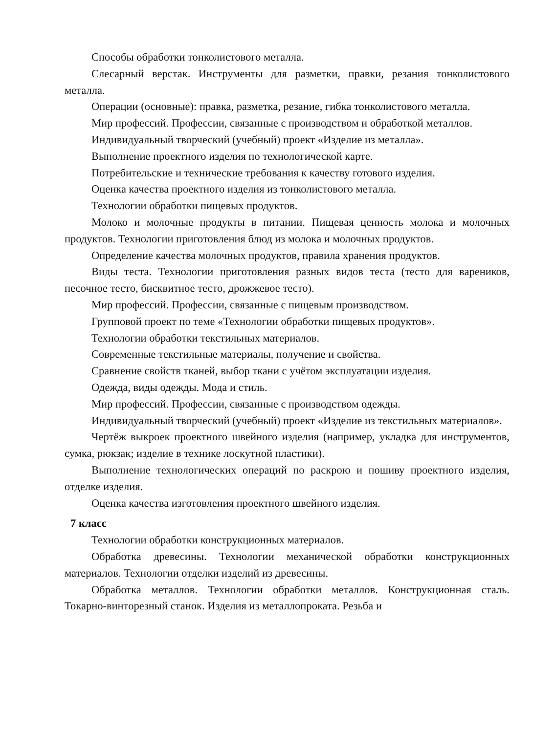Способы обработки тонколистового металла.
Слесарный верстак. Инструменты для разметки, правки, резания тонколистового металла.
Операции (основные): правка, разметка, резание, гибка тонколистового металла.
Мир профессий. Профессии, связанные с производством и обработкой металлов.
Индивидуальный творческий (учебный) проект «Изделие из металла».
Выполнение проектного изделия по технологической карте.
Потребительские и технические требования к качеству готового изделия.
Оценка качества проектного изделия из тонколистового металла.
Технологии обработки пищевых продуктов.
Молоко и молочные продукты в питании. Пищевая ценность молока и молочных продуктов. Технологии приготовления блюд из молока и молочных продуктов.
Определение качества молочных продуктов, правила хранения продуктов.
Виды теста. Технологии приготовления разных видов теста (тесто для вареников, песочное тесто, бисквитное тесто, дрожжевое тесто).
Мир профессий. Профессии, связанные с пищевым производством.
Групповой проект по теме «Технологии обработки пищевых продуктов».
Технологии обработки текстильных материалов.
Современные текстильные материалы, получение и свойства.
Сравнение свойств тканей, выбор ткани с учётом эксплуатации изделия.
Одежда, виды одежды. Мода и стиль.
Мир профессий. Профессии, связанные с производством одежды.
Индивидуальный творческий (учебный) проект «Изделие из текстильных материалов».
Чертёж выкроек проектного швейного изделия (например, укладка для инструментов, сумка, рюкзак; изделие в технике лоскутной пластики).
Выполнение технологических операций по раскрою и пошиву проектного изделия, отделке изделия.
Оценка качества изготовления проектного швейного изделия.
7 класс
Технологии обработки конструкционных материалов.
Обработка древесины. Технологии механической обработки конструкционных материалов. Технологии отделки изделий из древесины.
Обработка металлов. Технологии обработки металлов. Конструкционная сталь. Токарно-винторезный станок. Изделия из металлопроката. Резьба и